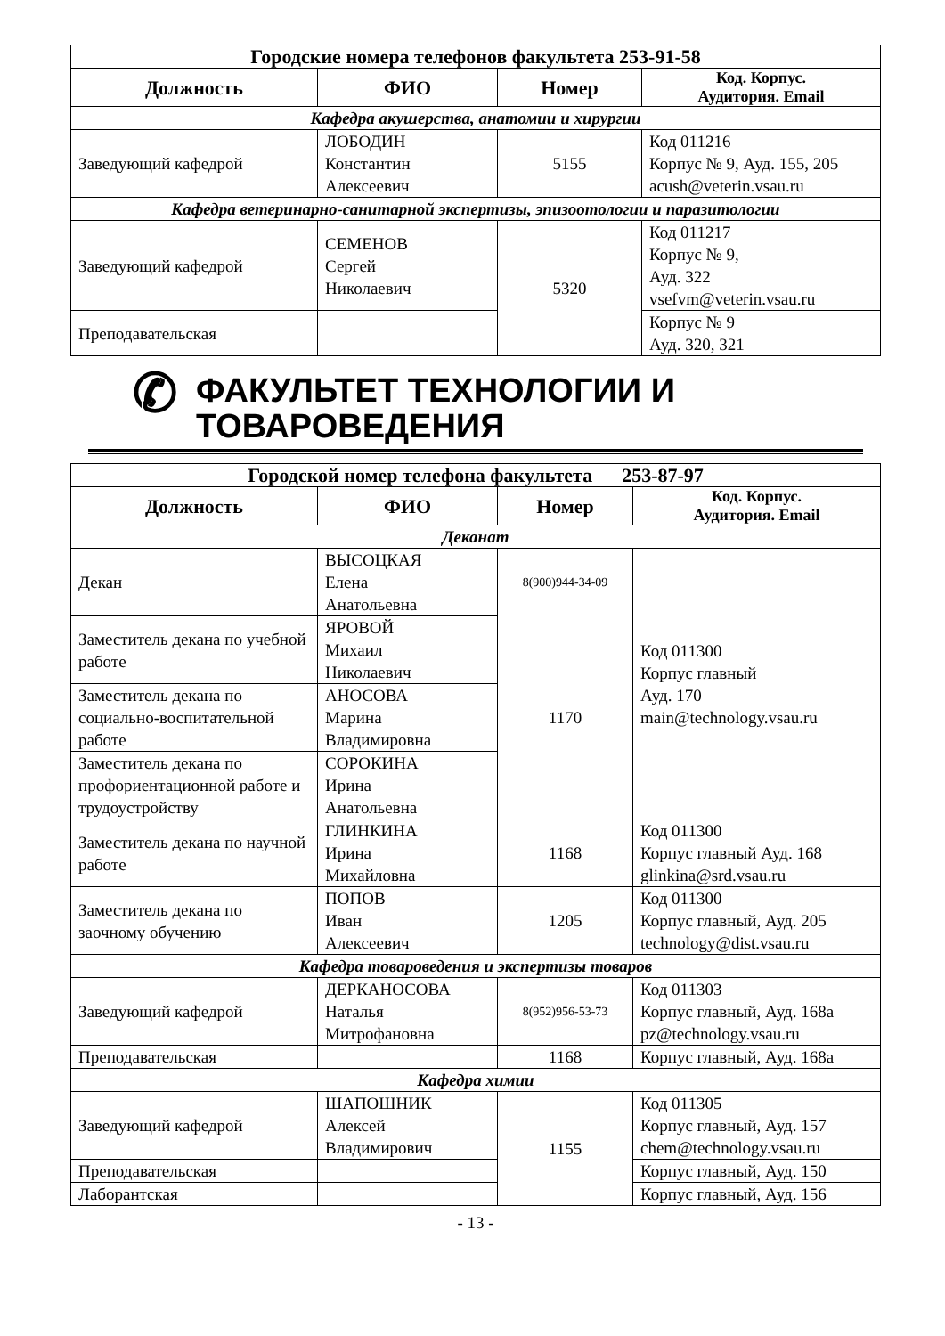| Городские номера телефонов факультета 253-91-58 | | | |
| Должность | ФИО | Номер | Код. Корпус. Аудитория. Email |
| Кафедра акушерства, анатомии и хирургии | | | |
| Заведующий кафедрой | ЛОБОДИН Константин Алексеевич | 5155 | Код 011216 Корпус № 9, Ауд. 155, 205 acush@veterin.vsau.ru |
| Кафедра ветеринарно-санитарной экспертизы, эпизоотологии и паразитологии | | | |
| Заведующий кафедрой | СЕМЕНОВ Сергей Николаевич | 5320 | Код 011217 Корпус № 9, Ауд. 322 vsefvm@veterin.vsau.ru |
| Преподавательская | | | Корпус № 9 Ауд. 320, 321 |
✆ ФАКУЛЬТЕТ ТЕХНОЛОГИИ И
ТОВАРОВЕДЕНИЯ
| Городской номер телефона факультета 253-87-97 | | | |
| Должность | ФИО | Номер | Код. Корпус. Аудитория. Email |
| Деканат | | | |
| Декан | ВЫСОЦКАЯ Елена Анатольевна | 8(900)944-34-09 | Код 011300 Корпус главный Ауд. 170 main@technology.vsau.ru |
| Заместитель декана по учебной работе | ЯРОВОЙ Михаил Николаевич | 1170 | |
| Заместитель декана по социально-воспитательной работе | АНОСОВА Марина Владимировна | | |
| Заместитель декана по профориентационной работе и трудоустройству | СОРОКИНА Ирина Анатольевна | | |
| Заместитель декана по научной работе | ГЛИНКИНА Ирина Михайловна | 1168 | Код 011300 Корпус главный Ауд. 168 glinkina@srd.vsau.ru |
| Заместитель декана по заочному обучению | ПОПОВ Иван Алексеевич | 1205 | Код 011300 Корпус главный, Ауд. 205 technology@dist.vsau.ru |
| Кафедра товароведения и экспертизы товаров | | | |
| Заведующий кафедрой | ДЕРКАНОСОВА Наталья Митрофановна | 8(952)956-53-73 | Код 011303 Корпус главный, Ауд. 168а pz@technology.vsau.ru |
| Преподавательская | | 1168 | Корпус главный, Ауд. 168а |
| Кафедра химии | | | |
| Заведующий кафедрой | ШАПОШНИК Алексей Владимирович | 1155 | Код 011305 Корпус главный, Ауд. 157 chem@technology.vsau.ru |
| Преподавательская | | | Корпус главный, Ауд. 150 |
| Лаборантская | | | Корпус главный, Ауд. 156 |
- 13 -